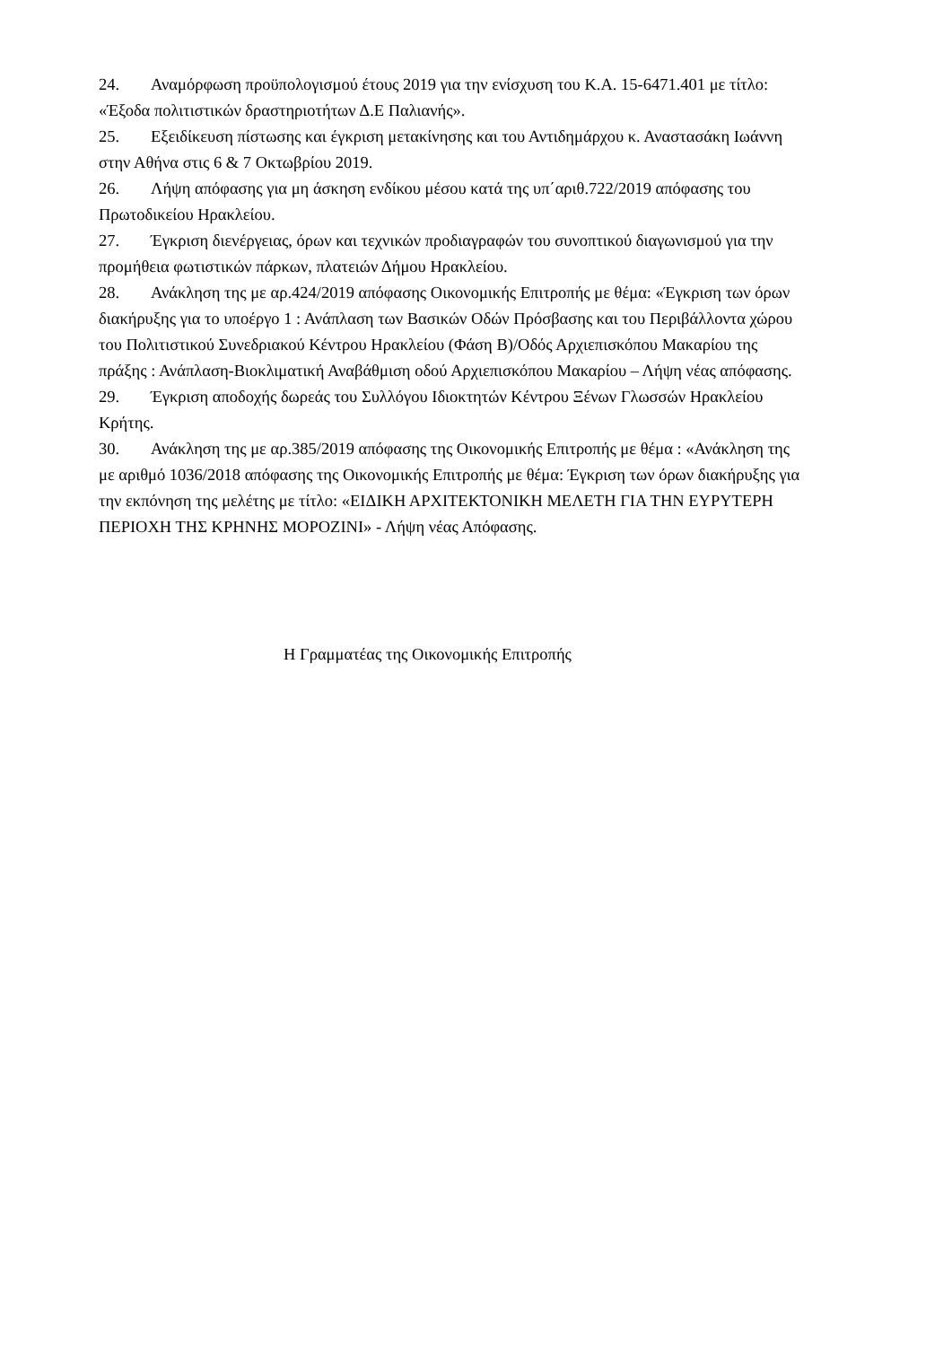24. Αναμόρφωση προϋπολογισμού έτους 2019 για την ενίσχυση του Κ.Α. 15-6471.401 με τίτλο: «Έξοδα πολιτιστικών δραστηριοτήτων Δ.Ε Παλιανής».
25. Εξειδίκευση πίστωσης και έγκριση μετακίνησης και του Αντιδημάρχου κ. Αναστασάκη Ιωάννη στην Αθήνα στις 6 & 7 Οκτωβρίου 2019.
26. Λήψη απόφασης για μη άσκηση ενδίκου μέσου κατά της υπ΄αριθ.722/2019 απόφασης του Πρωτοδικείου Ηρακλείου.
27. Έγκριση διενέργειας, όρων και τεχνικών προδιαγραφών του συνοπτικού διαγωνισμού για την προμήθεια φωτιστικών πάρκων, πλατειών Δήμου Ηρακλείου.
28. Ανάκληση της με αρ.424/2019 απόφασης Οικονομικής Επιτροπής με θέμα: «Έγκριση των όρων διακήρυξης για το υποέργο 1 : Ανάπλαση των Βασικών Οδών Πρόσβασης και του Περιβάλλοντα χώρου του Πολιτιστικού Συνεδριακού Κέντρου Ηρακλείου (Φάση Β)/Οδός Αρχιεπισκόπου Μακαρίου της πράξης : Ανάπλαση-Βιοκλιματική Αναβάθμιση οδού Αρχιεπισκόπου Μακαρίου – Λήψη νέας απόφασης.
29. Έγκριση αποδοχής δωρεάς του Συλλόγου Ιδιοκτητών Κέντρου Ξένων Γλωσσών Ηρακλείου Κρήτης.
30. Ανάκληση της με αρ.385/2019 απόφασης της Οικονομικής Επιτροπής με θέμα : «Ανάκληση της με αριθμό 1036/2018 απόφασης της Οικονομικής Επιτροπής με θέμα: Έγκριση των όρων διακήρυξης για την εκπόνηση της μελέτης με τίτλο: «ΕΙΔΙΚΗ ΑΡΧΙΤΕΚΤΟΝΙΚΗ ΜΕΛΕΤΗ ΓΙΑ ΤΗΝ ΕΥΡΥΤΕΡΗ ΠΕΡΙΟΧΗ ΤΗΣ ΚΡΗΝΗΣ ΜΟΡΟΖΙΝΙ» - Λήψη νέας Απόφασης.
Η Γραμματέας της Οικονομικής Επιτροπής